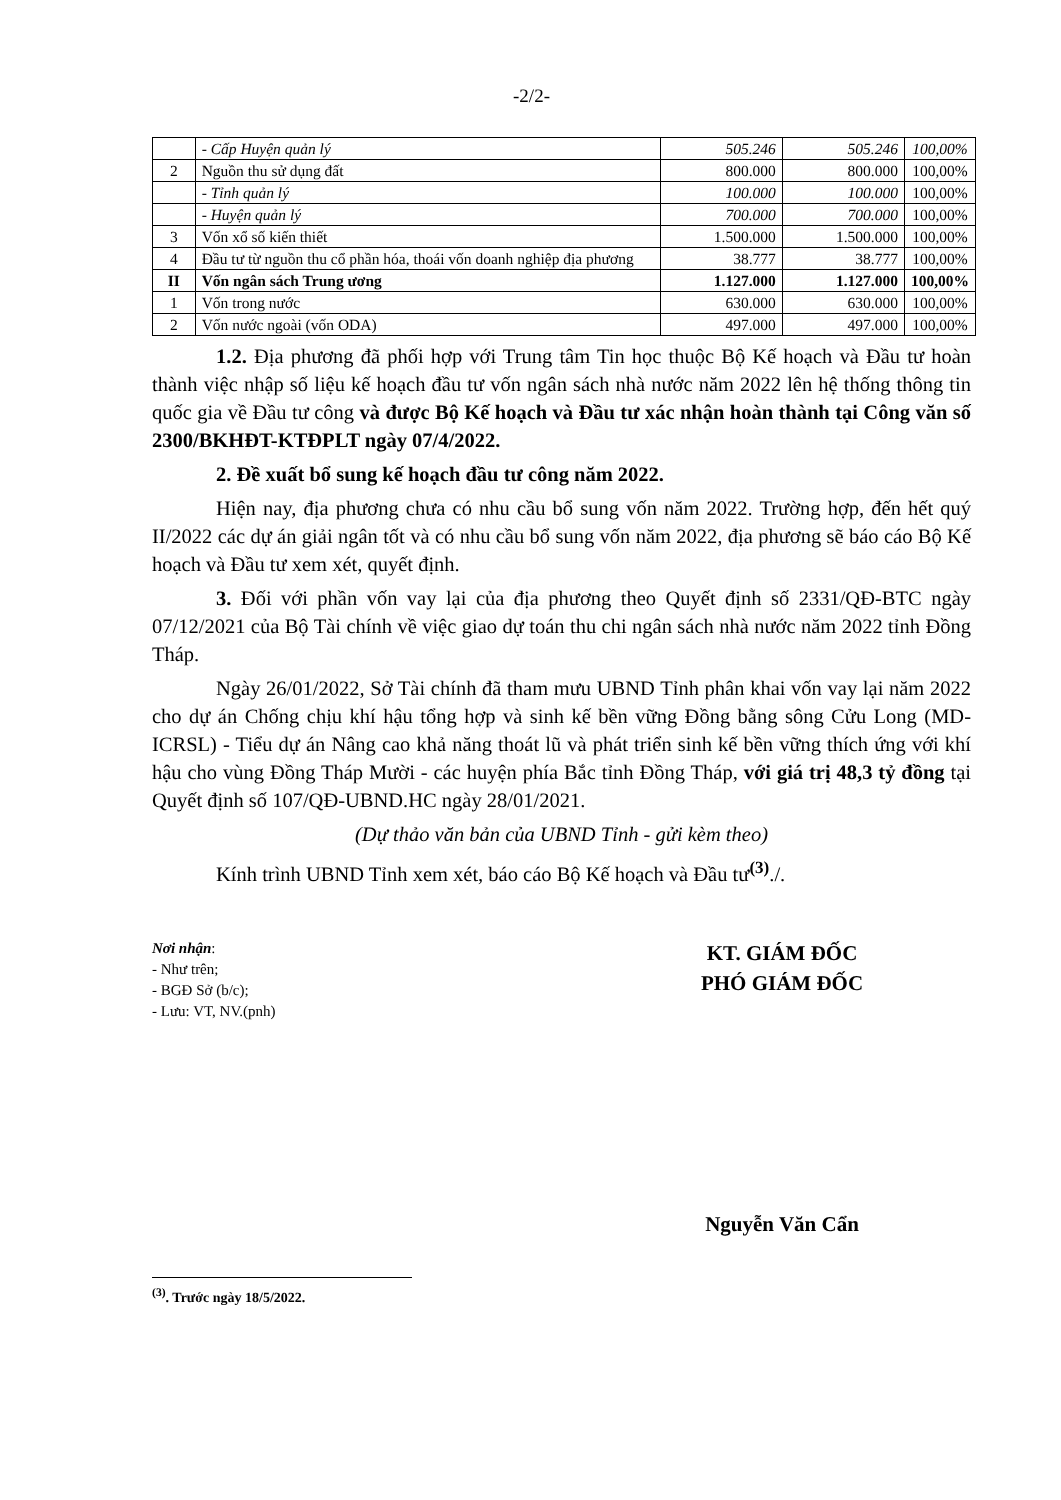-2/2-
| | - Cấp Huyện quản lý | 505.246 | 505.246 | 100,00% |
| 2 | Nguồn thu sử dụng đất | 800.000 | 800.000 | 100,00% |
| | - Tỉnh quản lý | 100.000 | 100.000 | 100,00% |
| | - Huyện quản lý | 700.000 | 700.000 | 100,00% |
| 3 | Vốn xổ số kiến thiết | 1.500.000 | 1.500.000 | 100,00% |
| 4 | Đầu tư từ nguồn thu cổ phần hóa, thoái vốn doanh nghiệp địa phương | 38.777 | 38.777 | 100,00% |
| II | Vốn ngân sách Trung ương | 1.127.000 | 1.127.000 | 100,00% |
| 1 | Vốn trong nước | 630.000 | 630.000 | 100,00% |
| 2 | Vốn nước ngoài (vốn ODA) | 497.000 | 497.000 | 100,00% |
1.2. Địa phương đã phối hợp với Trung tâm Tin học thuộc Bộ Kế hoạch và Đầu tư hoàn thành việc nhập số liệu kế hoạch đầu tư vốn ngân sách nhà nước năm 2022 lên hệ thống thông tin quốc gia về Đầu tư công và được Bộ Kế hoạch và Đầu tư xác nhận hoàn thành tại Công văn số 2300/BKHĐT-KTĐPLT ngày 07/4/2022.
2. Đề xuất bổ sung kế hoạch đầu tư công năm 2022.
Hiện nay, địa phương chưa có nhu cầu bổ sung vốn năm 2022. Trường hợp, đến hết quý II/2022 các dự án giải ngân tốt và có nhu cầu bổ sung vốn năm 2022, địa phương sẽ báo cáo Bộ Kế hoạch và Đầu tư xem xét, quyết định.
3. Đối với phần vốn vay lại của địa phương theo Quyết định số 2331/QĐ-BTC ngày 07/12/2021 của Bộ Tài chính về việc giao dự toán thu chi ngân sách nhà nước năm 2022 tỉnh Đồng Tháp.
Ngày 26/01/2022, Sở Tài chính đã tham mưu UBND Tỉnh phân khai vốn vay lại năm 2022 cho dự án Chống chịu khí hậu tổng hợp và sinh kế bền vững Đồng bằng sông Cửu Long (MD-ICRSL) - Tiểu dự án Nâng cao khả năng thoát lũ và phát triển sinh kế bền vững thích ứng với khí hậu cho vùng Đồng Tháp Mười - các huyện phía Bắc tỉnh Đồng Tháp, với giá trị 48,3 tỷ đồng tại Quyết định số 107/QĐ-UBND.HC ngày 28/01/2021.
(Dự thảo văn bản của UBND Tỉnh - gửi kèm theo)
Kính trình UBND Tỉnh xem xét, báo cáo Bộ Kế hoạch và Đầu tư<sup>(3)</sup>./.
Nơi nhận:
- Như trên;
- BGĐ Sở (b/c);
- Lưu: VT, NV.(pnh)
KT. GIÁM ĐỐC
PHÓ GIÁM ĐỐC
Nguyễn Văn Cẩn
<sup>(3)</sup>. Trước ngày 18/5/2022.